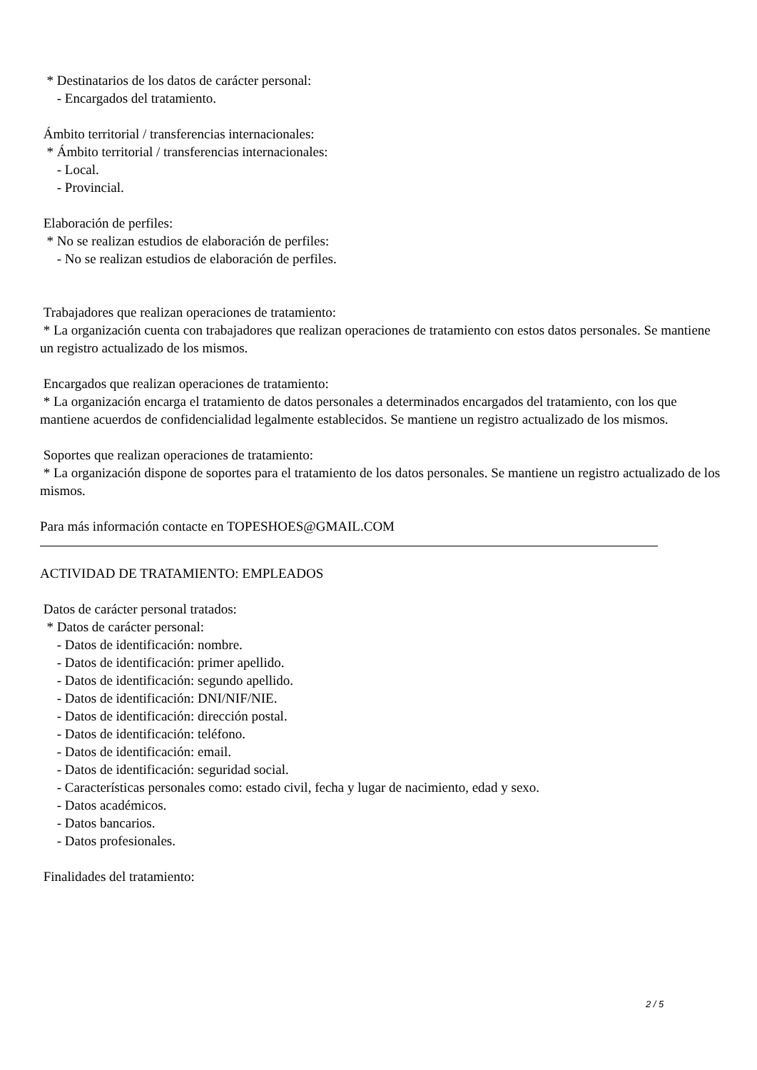* Destinatarios de los datos de carácter personal:
- Encargados del tratamiento.
Ámbito territorial / transferencias internacionales:
* Ámbito territorial / transferencias internacionales:
- Local.
- Provincial.
Elaboración de perfiles:
* No se realizan estudios de elaboración de perfiles:
- No se realizan estudios de elaboración de perfiles.
Trabajadores que realizan operaciones de tratamiento:
* La organización cuenta con trabajadores que realizan operaciones de tratamiento con estos datos personales. Se mantiene un registro actualizado de los mismos.
Encargados que realizan operaciones de tratamiento:
* La organización encarga el tratamiento de datos personales a determinados encargados del tratamiento, con los que mantiene acuerdos de confidencialidad legalmente establecidos. Se mantiene un registro actualizado de los mismos.
Soportes que realizan operaciones de tratamiento:
* La organización dispone de soportes para el tratamiento de los datos personales. Se mantiene un registro actualizado de los mismos.
Para más información contacte en TOPESHOES@GMAIL.COM
ACTIVIDAD DE TRATAMIENTO: EMPLEADOS
Datos de carácter personal tratados:
* Datos de carácter personal:
- Datos de identificación: nombre.
- Datos de identificación: primer apellido.
- Datos de identificación: segundo apellido.
- Datos de identificación: DNI/NIF/NIE.
- Datos de identificación: dirección postal.
- Datos de identificación: teléfono.
- Datos de identificación: email.
- Datos de identificación: seguridad social.
- Características personales como: estado civil, fecha y lugar de nacimiento, edad y sexo.
- Datos académicos.
- Datos bancarios.
- Datos profesionales.
Finalidades del tratamiento:
2 / 5